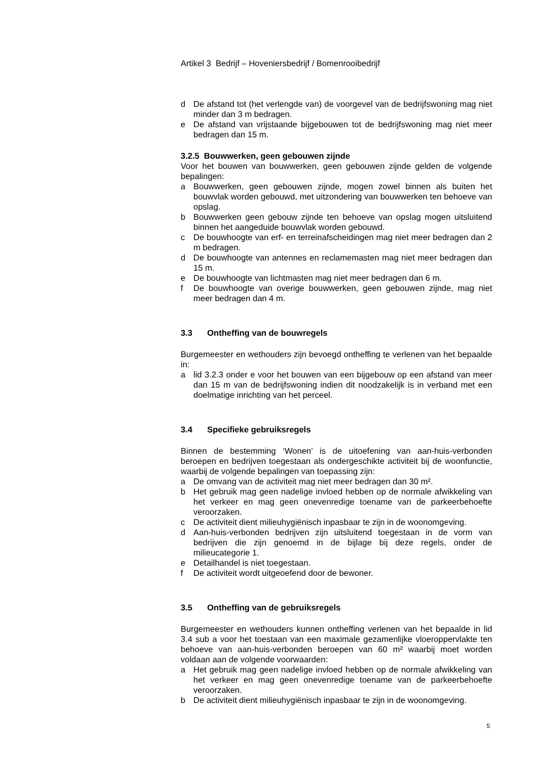Artikel 3 Bedrijf – Hoveniersbedrijf / Bomenrooibedrijf
d De afstand tot (het verlengde van) de voorgevel van de bedrijfswoning mag niet minder dan 3 m bedragen.
e De afstand van vrijstaande bijgebouwen tot de bedrijfswoning mag niet meer bedragen dan 15 m.
3.2.5 Bouwwerken, geen gebouwen zijnde
Voor het bouwen van bouwwerken, geen gebouwen zijnde gelden de volgende bepalingen:
a Bouwwerken, geen gebouwen zijnde, mogen zowel binnen als buiten het bouwvlak worden gebouwd, met uitzondering van bouwwerken ten behoeve van opslag.
b Bouwwerken geen gebouw zijnde ten behoeve van opslag mogen uitsluitend binnen het aangeduide bouwvlak worden gebouwd.
c De bouwhoogte van erf- en terreinafscheidingen mag niet meer bedragen dan 2 m bedragen.
d De bouwhoogte van antennes en reclamemasten mag niet meer bedragen dan 15 m.
e De bouwhoogte van lichtmasten mag niet meer bedragen dan 6 m.
f De bouwhoogte van overige bouwwerken, geen gebouwen zijnde, mag niet meer bedragen dan 4 m.
3.3 Ontheffing van de bouwregels
Burgemeester en wethouders zijn bevoegd ontheffing te verlenen van het bepaalde in:
a lid 3.2.3 onder e voor het bouwen van een bijgebouw op een afstand van meer dan 15 m van de bedrijfswoning indien dit noodzakelijk is in verband met een doelmatige inrichting van het perceel.
3.4 Specifieke gebruiksregels
Binnen de bestemming ‘Wonen’ is de uitoefening van aan-huis-verbonden beroepen en bedrijven toegestaan als ondergeschikte activiteit bij de woonfunctie, waarbij de volgende bepalingen van toepassing zijn:
a De omvang van de activiteit mag niet meer bedragen dan 30 m².
b Het gebruik mag geen nadelige invloed hebben op de normale afwikkeling van het verkeer en mag geen onevenredige toename van de parkeerbehoefte veroorzaken.
c De activiteit dient milieuhygiënisch inpasbaar te zijn in de woonomgeving.
d Aan-huis-verbonden bedrijven zijn uitsluitend toegestaan in de vorm van bedrijven die zijn genoemd in de bijlage bij deze regels, onder de milieucategorie 1.
e Detailhandel is niet toegestaan.
f De activiteit wordt uitgeoefend door de bewoner.
3.5 Ontheffing van de gebruiksregels
Burgemeester en wethouders kunnen ontheffing verlenen van het bepaalde in lid 3.4 sub a voor het toestaan van een maximale gezamenlijke vloeroppervlakte ten behoeve van aan-huis-verbonden beroepen van 60 m² waarbij moet worden voldaan aan de volgende voorwaarden:
a Het gebruik mag geen nadelige invloed hebben op de normale afwikkeling van het verkeer en mag geen onevenredige toename van de parkeerbehoefte veroorzaken.
b De activiteit dient milieuhygiënisch inpasbaar te zijn in de woonomgeving.
5